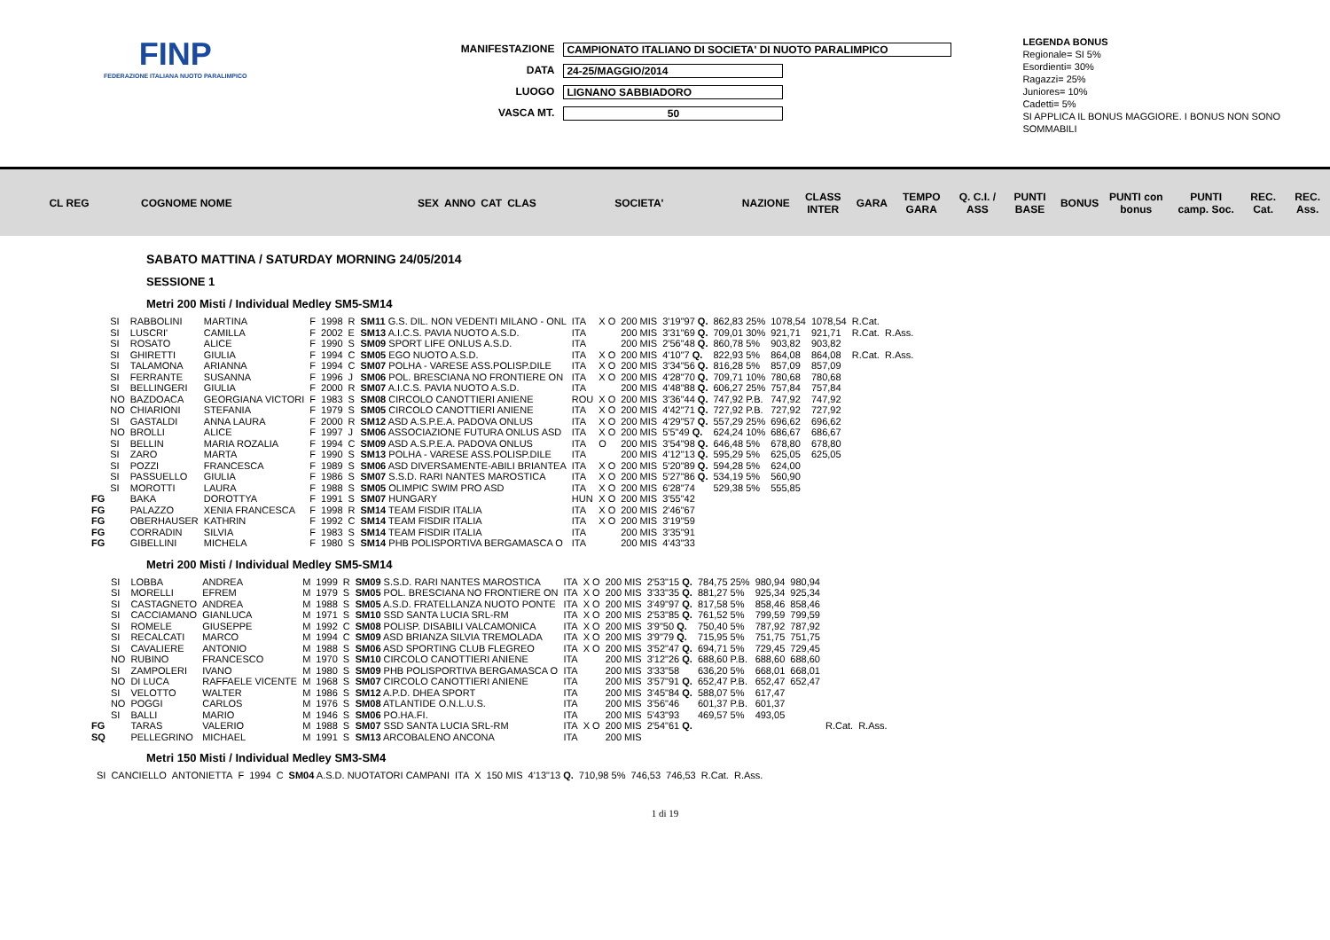FINP
FEDERAZIONE ITALIANA NUOTO PARALIMPICO
MANIFESTAZIONE CAMPIONATO ITALIANO DI SOCIETA' DI NUOTO PARALIMPICO
DATA 24-25/MAGGIO/2014
LUOGO LIGNANO SABBIADORO
VASCA MT. 50
LEGENDA BONUS
Regionale= SI 5%
Esordienti= 30%
Ragazzi= 25%
Juniores= 10%
Cadetti= 5%
SI APPLICA IL BONUS MAGGIORE. I BONUS NON SONO SOMMABILI
| CL REG | COGNOME NOME | | SEX | ANNO | CAT | CLAS | SOCIETA' | NAZIONE | CLASS INTER | GARA | TEMPO GARA | Q. C.I. / ASS | PUNTI BASE | BONUS | PUNTI con bonus | PUNTI camp. Soc. | REC. Cat. | REC. Ass. |
| --- | --- | --- | --- | --- | --- | --- | --- | --- | --- | --- | --- | --- | --- | --- | --- | --- | --- | --- |
SABATO MATTINA / SATURDAY MORNING 24/05/2014
SESSIONE 1
Metri 200 Misti / Individual Medley SM5-SM14
| | SI | RABBOLINI | MARTINA | F | 1998 | R | SM11 G.S. DIL. NON VEDENTI MILANO - ONL | ITA | X O | 200 MIS | 3'19"97 Q. | 862,83 25% | 1078,54 | 1078,54 | R.Cat. | |
| | SI | LUSCRI' | CAMILLA | F | 2002 | E | SM13 A.I.C.S. PAVIA NUOTO A.S.D. | ITA | | 200 MIS | 3'31"69 Q. | 709,01 30% | 921,71 | 921,71 | R.Cat. | R.Ass. |
| | SI | ROSATO | ALICE | F | 1990 | S | SM09 SPORT LIFE ONLUS A.S.D. | ITA | | 200 MIS | 2'56"48 Q. | 860,78 5% | 903,82 | 903,82 | | |
| | SI | GHIRETTI | GIULIA | F | 1994 | C | SM05 EGO NUOTO A.S.D. | ITA | X O | 200 MIS | 4'10"7 Q. | 822,93 5% | 864,08 | 864,08 | R.Cat. | R.Ass. |
| | SI | TALAMONA | ARIANNA | F | 1994 | C | SM07 POLHA - VARESE ASS.POLISP.DILE | ITA | X O | 200 MIS | 3'34"56 Q. | 816,28 5% | 857,09 | 857,09 | | |
| | SI | FERRANTE | SUSANNA | F | 1996 | J | SM06 POL. BRESCIANA NO FRONTIERE ON | ITA | X O | 200 MIS | 4'28"70 Q. | 709,71 10% | 780,68 | 780,68 | | |
| | SI | BELLINGERI | GIULIA | F | 2000 | R | SM07 A.I.C.S. PAVIA NUOTO A.S.D. | ITA | | 200 MIS | 4'48"88 Q. | 606,27 25% | 757,84 | 757,84 | | |
| | NO | BAZDOACA | GEORGIANA VICTORI | F | 1983 | S | SM08 CIRCOLO CANOTTIERI ANIENE | ROU | X O | 200 MIS | 3'36"44 Q. | 747,92 P.B. | 747,92 | 747,92 | | |
| | NO | CHIARIONI | STEFANIA | F | 1979 | S | SM05 CIRCOLO CANOTTIERI ANIENE | ITA | X O | 200 MIS | 4'42"71 Q. | 727,92 P.B. | 727,92 | 727,92 | | |
| | SI | GASTALDI | ANNA LAURA | F | 2000 | R | SM12 ASD A.S.P.E.A. PADOVA ONLUS | ITA | X O | 200 MIS | 4'29"57 Q. | 557,29 25% | 696,62 | 696,62 | | |
| | NO | BROLLI | ALICE | F | 1997 | J | SM06 ASSOCIAZIONE FUTURA ONLUS ASD | ITA | X O | 200 MIS | 5'5"49 Q. | 624,24 10% | 686,67 | 686,67 | | |
| | SI | BELLIN | MARIA ROZALIA | F | 1994 | C | SM09 ASD A.S.P.E.A. PADOVA ONLUS | ITA | O | 200 MIS | 3'54"98 Q. | 646,48 5% | 678,80 | 678,80 | | |
| | SI | ZARO | MARTA | F | 1990 | S | SM13 POLHA - VARESE ASS.POLISP.DILE | ITA | | 200 MIS | 4'12"13 Q. | 595,29 5% | 625,05 | 625,05 | | |
| | SI | POZZI | FRANCESCA | F | 1989 | S | SM06 ASD DIVERSAMENTE-ABILI BRIANTEA | ITA | X O | 200 MIS | 5'20"89 Q. | 594,28 5% | 624,00 | | | |
| | SI | PASSUELLO | GIULIA | F | 1986 | S | SM07 S.S.D. RARI NANTES MAROSTICA | ITA | X O | 200 MIS | 5'27"86 Q. | 534,19 5% | 560,90 | | | |
| | SI | MOROTTI | LAURA | F | 1988 | S | SM05 OLIMPIC SWIM PRO ASD | ITA | X O | 200 MIS | 6'28"74 | 529,38 5% | 555,85 | | | |
| FG | | BAKA | DOROTTYA | F | 1991 | S | SM07 HUNGARY | HUN | X O | 200 MIS | 3'55"42 | | | | | |
| FG | | PALAZZO | XENIA FRANCESCA | F | 1998 | R | SM14 TEAM FISDIR ITALIA | ITA | X O | 200 MIS | 2'46"67 | | | | | |
| FG | | OBERHAUSER | KATHRIN | F | 1992 | C | SM14 TEAM FISDIR ITALIA | ITA | X O | 200 MIS | 3'19"59 | | | | | |
| FG | | CORRADIN | SILVIA | F | 1983 | S | SM14 TEAM FISDIR ITALIA | ITA | | 200 MIS | 3'35"91 | | | | | |
| FG | | GIBELLINI | MICHELA | F | 1980 | S | SM14 PHB POLISPORTIVA BERGAMASCA O | ITA | | 200 MIS | 4'43"33 | | | | | |
Metri 200 Misti / Individual Medley SM5-SM14
| | SI | LOBBA | ANDREA | M | 1999 | R | SM09 S.S.D. RARI NANTES MAROSTICA | ITA | X O | 200 MIS | 2'53"15 Q. | 784,75 25% | 980,94 | 980,94 | | |
| | SI | MORELLI | EFREM | M | 1979 | S | SM05 POL. BRESCIANA NO FRONTIERE ON | ITA | X O | 200 MIS | 3'33"35 Q. | 881,27 5% | 925,34 | 925,34 | | |
| | SI | CASTAGNETO | ANDREA | M | 1988 | S | SM05 A.S.D. FRATELLANZA NUOTO PONTE | ITA | X O | 200 MIS | 3'49"97 Q. | 817,58 5% | 858,46 | 858,46 | | |
| | SI | CACCIAMANO | GIANLUCA | M | 1971 | S | SM10 SSD SANTA LUCIA SRL-RM | ITA | X O | 200 MIS | 2'53"85 Q. | 761,52 5% | 799,59 | 799,59 | | |
| | SI | ROMELE | GIUSEPPE | M | 1992 | C | SM08 POLISP. DISABILI VALCAMONICA | ITA | X O | 200 MIS | 3'9"50 Q. | 750,40 5% | 787,92 | 787,92 | | |
| | SI | RECALCATI | MARCO | M | 1994 | C | SM09 ASD BRIANZA SILVIA TREMOLADA | ITA | X O | 200 MIS | 3'9"79 Q. | 715,95 5% | 751,75 | 751,75 | | |
| | SI | CAVALIERE | ANTONIO | M | 1988 | S | SM06 ASD SPORTING CLUB FLEGREO | ITA | X O | 200 MIS | 3'52"47 Q. | 694,71 5% | 729,45 | 729,45 | | |
| | NO | RUBINO | FRANCESCO | M | 1970 | S | SM10 CIRCOLO CANOTTIERI ANIENE | ITA | | 200 MIS | 3'12"26 Q. | 688,60 P.B. | 688,60 | 688,60 | | |
| | SI | ZAMPOLERI | IVANO | M | 1980 | S | SM09 PHB POLISPORTIVA BERGAMASCA O | ITA | | 200 MIS | 3'33"58 | 636,20 5% | 668,01 | 668,01 | | |
| | NO | DI LUCA | RAFFAELE VICENTE | M | 1968 | S | SM07 CIRCOLO CANOTTIERI ANIENE | ITA | | 200 MIS | 3'57"91 Q. | 652,47 P.B. | 652,47 | 652,47 | | |
| | SI | VELOTTO | WALTER | M | 1986 | S | SM12 A.P.D. DHEA SPORT | ITA | | 200 MIS | 3'45"84 Q. | 588,07 5% | 617,47 | | | |
| | NO | POGGI | CARLOS | M | 1976 | S | SM08 ATLANTIDE O.N.L.U.S. | ITA | | 200 MIS | 3'56"46 | 601,37 P.B. | 601,37 | | | |
| | SI | BALLI | MARIO | M | 1946 | S | SM06 PO.HA.FI. | ITA | | 200 MIS | 5'43"93 | 469,57 5% | 493,05 | | | |
| FG | | TARAS | VALERIO | M | 1988 | S | SM07 SSD SANTA LUCIA SRL-RM | ITA | X O | 200 MIS | 2'54"61 Q. | | | | R.Cat. | R.Ass. |
| SQ | | PELLEGRINO | MICHAEL | M | 1991 | S | SM13 ARCOBALENO ANCONA | ITA | | 200 MIS | | | | | | |
Metri 150 Misti / Individual Medley SM3-SM4
| | SI | CANCIELLO | ANTONIETTA | F | 1994 | C | SM04 A.S.D. NUOTATORI CAMPANI | ITA | X | 150 MIS | 4'13"13 Q. | 710,98 5% | 746,53 | 746,53 | R.Cat. | R.Ass. |
1 di 19